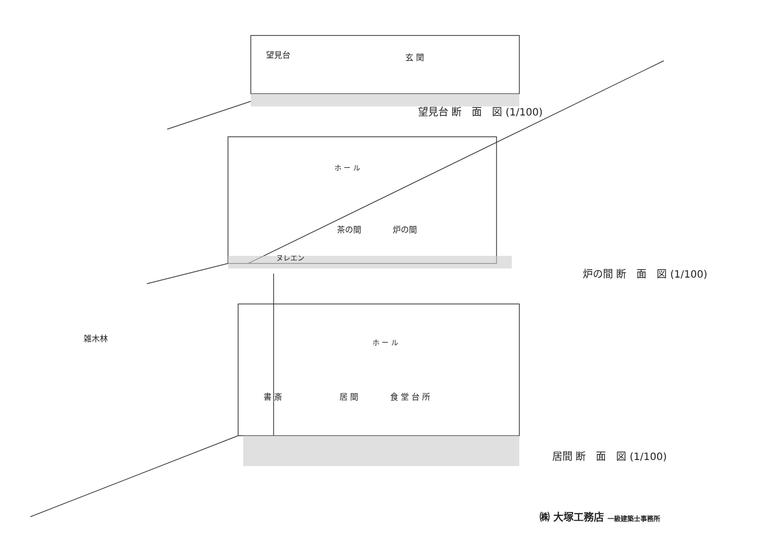望見台 玄 関
望見台 断　面　図 (1/100)
ホ ー ル
茶の間 炉の間
ヌレエン
炉の間 断　面　図 (1/100)
雑木林 ホ ー ル
書 斎 居 間 食 堂 台 所
居間 断　面　図 (1/100)
㈱ 大塚工務店 一級建築士事務所